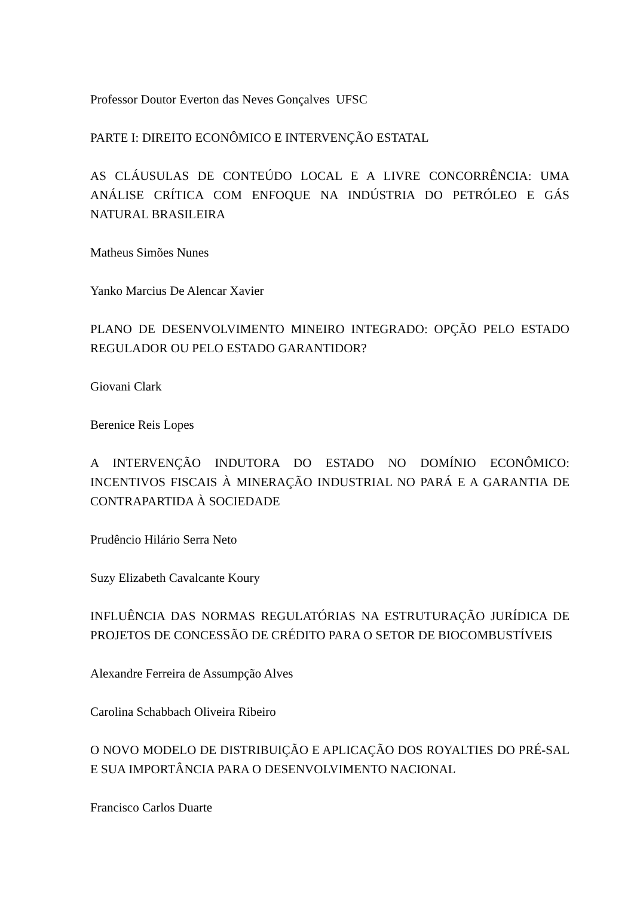Professor Doutor Everton das Neves Gonçalves UFSC
PARTE I: DIREITO ECONÔMICO E INTERVENÇÃO ESTATAL
AS CLÁUSULAS DE CONTEÚDO LOCAL E A LIVRE CONCORRÊNCIA: UMA ANÁLISE CRÍTICA COM ENFOQUE NA INDÚSTRIA DO PETRÓLEO E GÁS NATURAL BRASILEIRA
Matheus Simões Nunes
Yanko Marcius De Alencar Xavier
PLANO DE DESENVOLVIMENTO MINEIRO INTEGRADO: OPÇÃO PELO ESTADO REGULADOR OU PELO ESTADO GARANTIDOR?
Giovani Clark
Berenice Reis Lopes
A INTERVENÇÃO INDUTORA DO ESTADO NO DOMÍNIO ECONÔMICO: INCENTIVOS FISCAIS À MINERAÇÃO INDUSTRIAL NO PARÁ E A GARANTIA DE CONTRAPARTIDA À SOCIEDADE
Prudêncio Hilário Serra Neto
Suzy Elizabeth Cavalcante Koury
INFLUÊNCIA DAS NORMAS REGULATÓRIAS NA ESTRUTURAÇÃO JURÍDICA DE PROJETOS DE CONCESSÃO DE CRÉDITO PARA O SETOR DE BIOCOMBUSTÍVEIS
Alexandre Ferreira de Assumpção Alves
Carolina Schabbach Oliveira Ribeiro
O NOVO MODELO DE DISTRIBUIÇÃO E APLICAÇÃO DOS ROYALTIES DO PRÉ-SAL E SUA IMPORTÂNCIA PARA O DESENVOLVIMENTO NACIONAL
Francisco Carlos Duarte